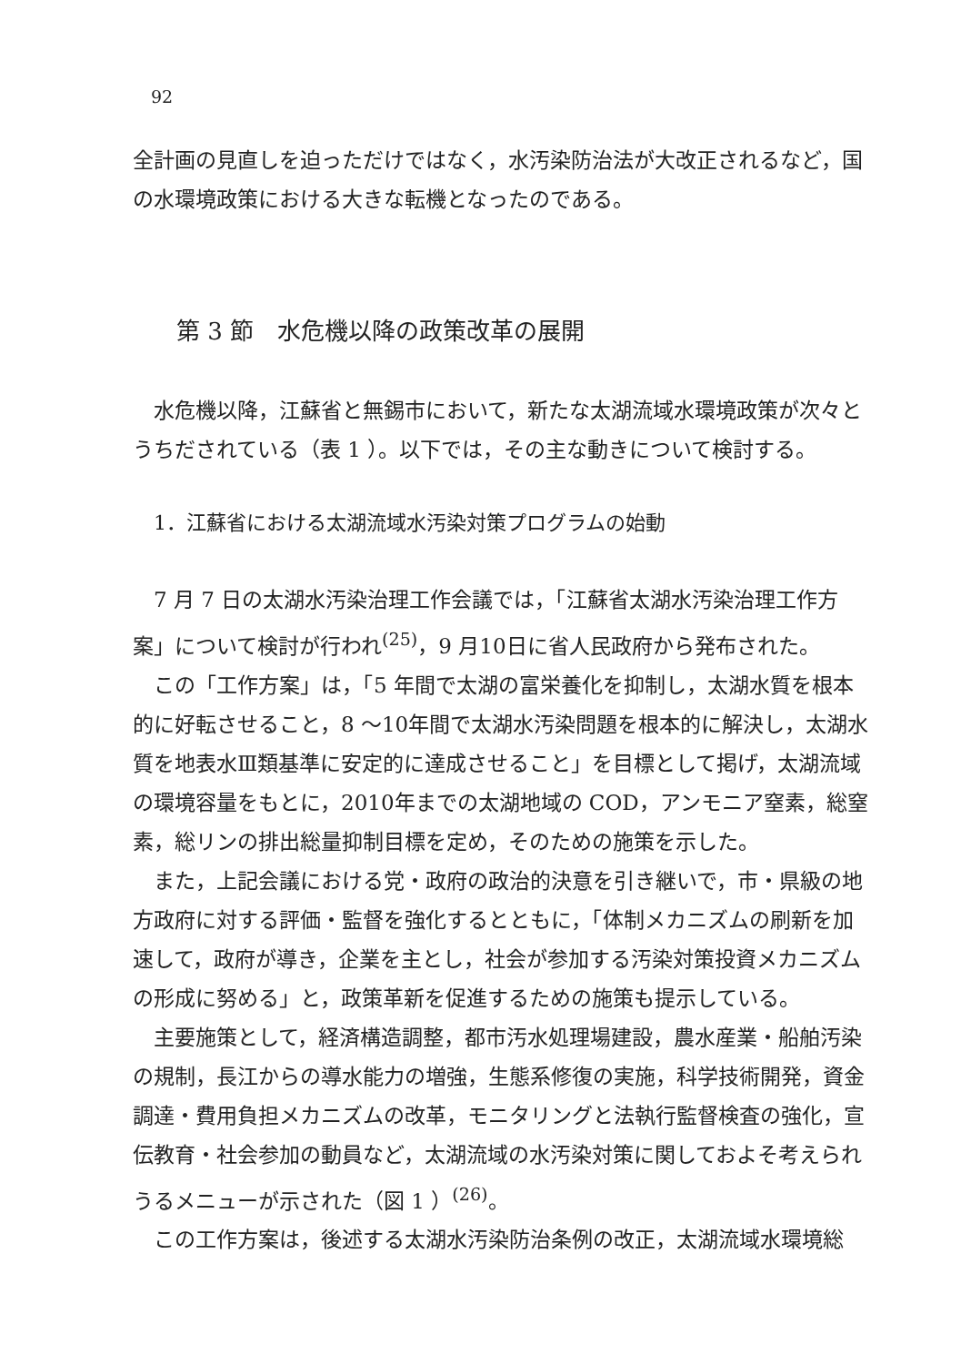92
全計画の見直しを迫っただけではなく，水汚染防治法が大改正されるなど，国の水環境政策における大きな転機となったのである。
第 3 節　水危機以降の政策改革の展開
水危機以降，江蘇省と無錫市において，新たな太湖流域水環境政策が次々とうちだされている（表 1 ）。以下では，その主な動きについて検討する。
1．江蘇省における太湖流域水汚染対策プログラムの始動
7 月 7 日の太湖水汚染治理工作会議では，「江蘇省太湖水汚染治理工作方案」について検討が行われ<sup>(25)</sup>，9 月10日に省人民政府から発布された。
この「工作方案」は，「5 年間で太湖の富栄養化を抑制し，太湖水質を根本的に好転させること，8 ～10年間で太湖水汚染問題を根本的に解決し，太湖水質を地表水Ⅲ類基準に安定的に達成させること」を目標として掲げ，太湖流域の環境容量をもとに，2010年までの太湖地域の COD，アンモニア窒素，総窒素，総リンの排出総量抑制目標を定め，そのための施策を示した。
また，上記会議における党・政府の政治的決意を引き継いで，市・県級の地方政府に対する評価・監督を強化するとともに，「体制メカニズムの刷新を加速して，政府が導き，企業を主とし，社会が参加する汚染対策投資メカニズムの形成に努める」と，政策革新を促進するための施策も提示している。
主要施策として，経済構造調整，都市汚水処理場建設，農水産業・船舶汚染の規制，長江からの導水能力の増強，生態系修復の実施，科学技術開発，資金調達・費用負担メカニズムの改革，モニタリングと法執行監督検査の強化，宣伝教育・社会参加の動員など，太湖流域の水汚染対策に関しておよそ考えられうるメニューが示された（図 1 ）<sup>(26)</sup>。
この工作方案は，後述する太湖水汚染防治条例の改正，太湖流域水環境総